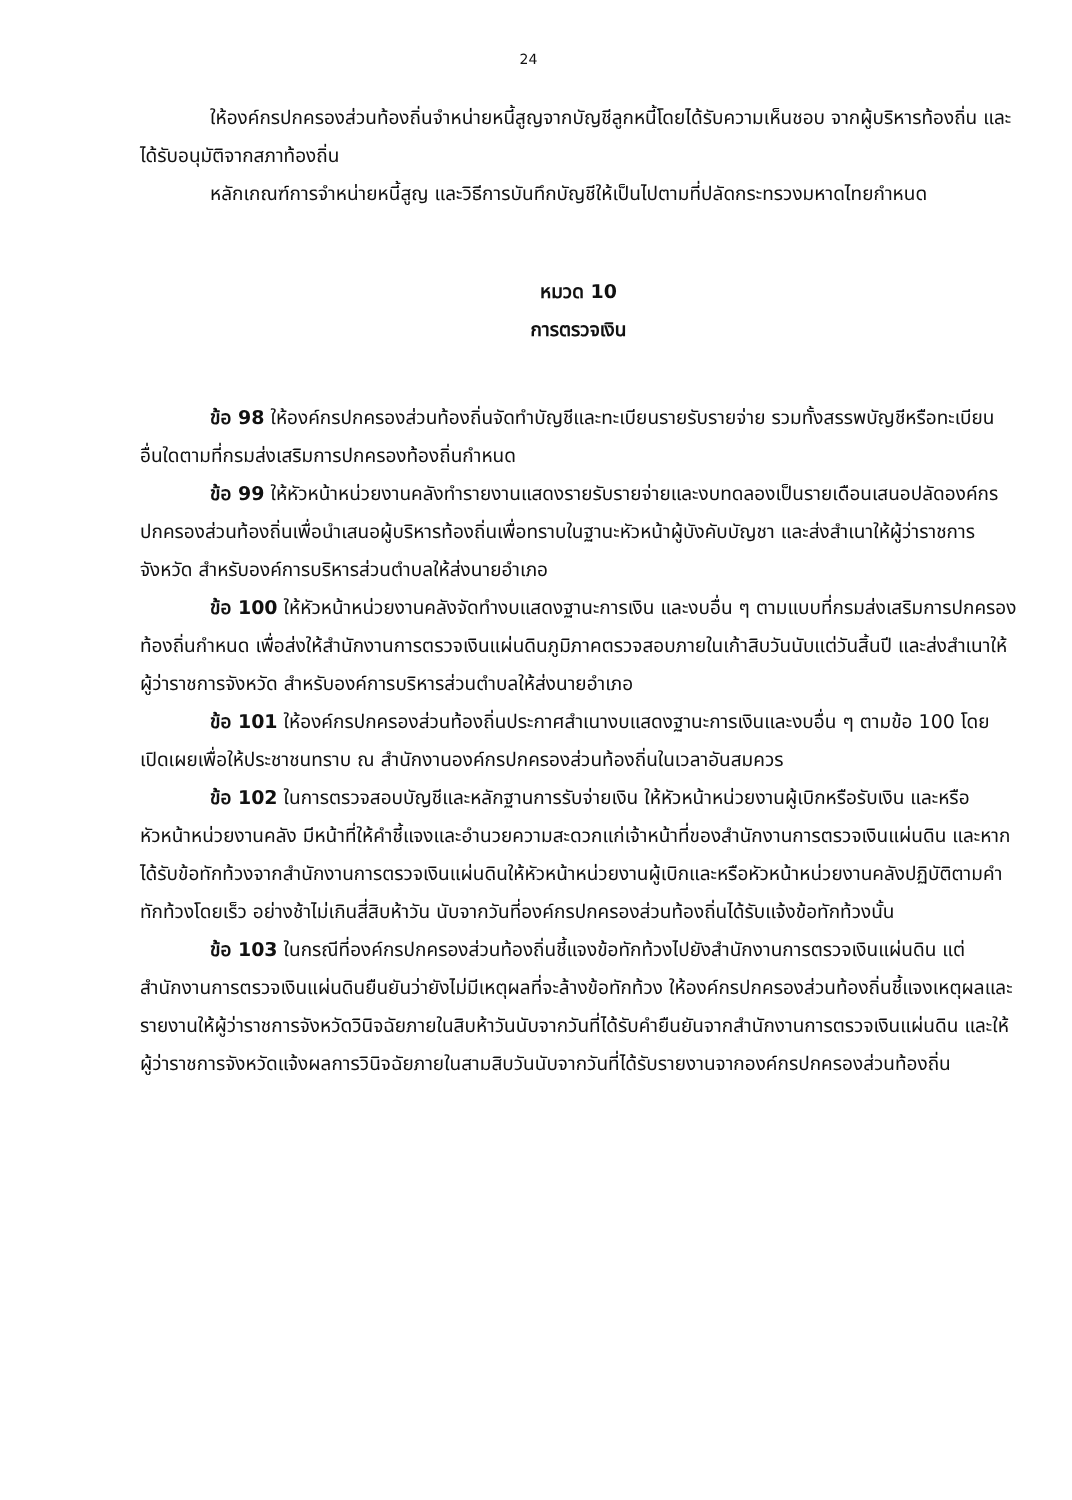24
ให้องค์กรปกครองส่วนท้องถิ่นจำหน่ายหนี้สูญจากบัญชีลูกหนี้โดยได้รับความเห็นชอบ จากผู้บริหารท้องถิ่น และได้รับอนุมัติจากสภาท้องถิ่น
หลักเกณฑ์การจำหน่ายหนี้สูญ และวิธีการบันทึกบัญชีให้เป็นไปตามที่ปลัดกระทรวงมหาดไทยกำหนด
หมวด 10
การตรวจเงิน
ข้อ 98 ให้องค์กรปกครองส่วนท้องถิ่นจัดทำบัญชีและทะเบียนรายรับรายจ่าย รวมทั้งสรรพบัญชีหรือทะเบียนอื่นใดตามที่กรมส่งเสริมการปกครองท้องถิ่นกำหนด
ข้อ 99 ให้หัวหน้าหน่วยงานคลังทำรายงานแสดงรายรับรายจ่ายและงบทดลองเป็นรายเดือนเสนอปลัดองค์กรปกครองส่วนท้องถิ่นเพื่อนำเสนอผู้บริหารท้องถิ่นเพื่อทราบในฐานะหัวหน้าผู้บังคับบัญชา และส่งสำเนาให้ผู้ว่าราชการจังหวัด สำหรับองค์การบริหารส่วนตำบลให้ส่งนายอำเภอ
ข้อ 100 ให้หัวหน้าหน่วยงานคลังจัดทำงบแสดงฐานะการเงิน และงบอื่น ๆ ตามแบบที่กรมส่งเสริมการปกครองท้องถิ่นกำหนด เพื่อส่งให้สำนักงานการตรวจเงินแผ่นดินภูมิภาคตรวจสอบภายในเก้าสิบวันนับแต่วันสิ้นปี และส่งสำเนาให้ผู้ว่าราชการจังหวัด สำหรับองค์การบริหารส่วนตำบลให้ส่งนายอำเภอ
ข้อ 101 ให้องค์กรปกครองส่วนท้องถิ่นประกาศสำเนางบแสดงฐานะการเงินและงบอื่น ๆ ตามข้อ 100 โดยเปิดเผยเพื่อให้ประชาชนทราบ ณ สำนักงานองค์กรปกครองส่วนท้องถิ่นในเวลาอันสมควร
ข้อ 102 ในการตรวจสอบบัญชีและหลักฐานการรับจ่ายเงิน ให้หัวหน้าหน่วยงานผู้เบิกหรือรับเงิน และหรือหัวหน้าหน่วยงานคลัง มีหน้าที่ให้คำชี้แจงและอำนวยความสะดวกแก่เจ้าหน้าที่ของสำนักงานการตรวจเงินแผ่นดิน และหากได้รับข้อทักท้วงจากสำนักงานการตรวจเงินแผ่นดินให้หัวหน้าหน่วยงานผู้เบิกและหรือหัวหน้าหน่วยงานคลังปฏิบัติตามคำทักท้วงโดยเร็ว อย่างช้าไม่เกินสี่สิบห้าวัน นับจากวันที่องค์กรปกครองส่วนท้องถิ่นได้รับแจ้งข้อทักท้วงนั้น
ข้อ 103 ในกรณีที่องค์กรปกครองส่วนท้องถิ่นชี้แจงข้อทักท้วงไปยังสำนักงานการตรวจเงินแผ่นดิน แต่สำนักงานการตรวจเงินแผ่นดินยืนยันว่ายังไม่มีเหตุผลที่จะล้างข้อทักท้วง ให้องค์กรปกครองส่วนท้องถิ่นชี้แจงเหตุผลและรายงานให้ผู้ว่าราชการจังหวัดวินิจฉัยภายในสิบห้าวันนับจากวันที่ได้รับคำยืนยันจากสำนักงานการตรวจเงินแผ่นดิน และให้ผู้ว่าราชการจังหวัดแจ้งผลการวินิจฉัยภายในสามสิบวันนับจากวันที่ได้รับรายงานจากองค์กรปกครองส่วนท้องถิ่น